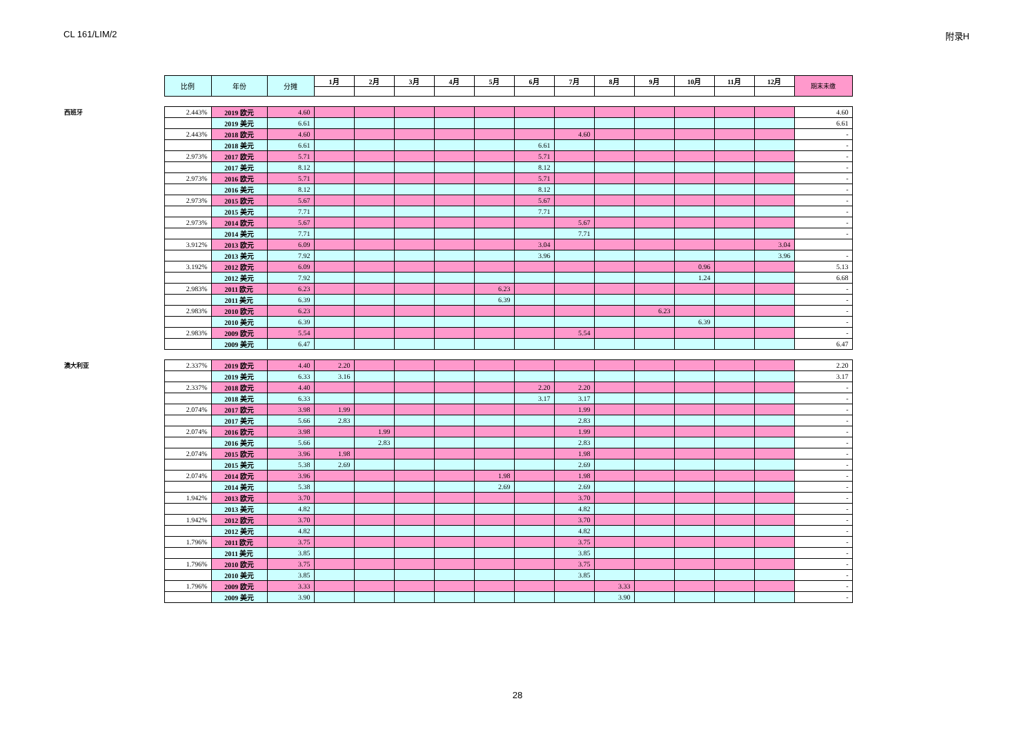CL 161/LIM/2 附录H
| | 比例 | 年份 | 分摊 | 1月 | 2月 | 3月 | 4月 | 5月 | 6月 | 7月 | 8月 | 9月 | 10月 | 11月 | 12月 | 期末未缴 |
| --- | --- | --- | --- | --- | --- | --- | --- | --- | --- | --- | --- | --- | --- | --- | --- | --- |
| 西班牙 | 2.443% | 2019 欧元 | 4.60 | | | | | | | | | | | | | 4.60 |
| | | 2019 美元 | 6.61 | | | | | | | | | | | | | 6.61 |
| | 2.443% | 2018 欧元 | 4.60 | | | | | | | 4.60 | | | | | | - |
| | | 2018 美元 | 6.61 | | | | | | 6.61 | | | | | | | - |
| | 2.973% | 2017 欧元 | 5.71 | | | | | | 5.71 | | | | | | | - |
| | | 2017 美元 | 8.12 | | | | | | 8.12 | | | | | | | - |
| | 2.973% | 2016 欧元 | 5.71 | | | | | | 5.71 | | | | | | | - |
| | | 2016 美元 | 8.12 | | | | | | 8.12 | | | | | | | - |
| | 2.973% | 2015 欧元 | 5.67 | | | | | | 5.67 | | | | | | | - |
| | | 2015 美元 | 7.71 | | | | | | 7.71 | | | | | | | - |
| | 2.973% | 2014 欧元 | 5.67 | | | | | | | 5.67 | | | | | | - |
| | | 2014 美元 | 7.71 | | | | | | | 7.71 | | | | | | - |
| | 3.912% | 2013 欧元 | 6.09 | | | | | | 3.04 | | | | | | 3.04 | |
| | | 2013 美元 | 7.92 | | | | | | 3.96 | | | | | | 3.96 | - |
| | 3.192% | 2012 欧元 | 6.09 | | | | | | | | | | 0.96 | | | 5.13 |
| | | 2012 美元 | 7.92 | | | | | | | | | | 1.24 | | | 6.68 |
| | 2.983% | 2011 欧元 | 6.23 | | | | | 6.23 | | | | | | | | - |
| | | 2011 美元 | 6.39 | | | | | 6.39 | | | | | | | | - |
| | 2.983% | 2010 欧元 | 6.23 | | | | | | | | | 6.23 | | | | - |
| | | 2010 美元 | 6.39 | | | | | | | | | | 6.39 | | | - |
| | 2.983% | 2009 欧元 | 5.54 | | | | | | | 5.54 | | | | | | - |
| | | 2009 美元 | 6.47 | | | | | | | | | | | | | 6.47 |
| 澳大利亚 | 2.337% | 2019 欧元 | 4.40 | 2.20 | | | | | | | | | | | | 2.20 |
| | | 2019 美元 | 6.33 | 3.16 | | | | | | | | | | | | 3.17 |
| | 2.337% | 2018 欧元 | 4.40 | | | | | | 2.20 | 2.20 | | | | | | - |
| | | 2018 美元 | 6.33 | | | | | | 3.17 | 3.17 | | | | | | - |
| | 2.074% | 2017 欧元 | 3.98 | 1.99 | | | | | | 1.99 | | | | | | - |
| | | 2017 美元 | 5.66 | 2.83 | | | | | | 2.83 | | | | | | - |
| | 2.074% | 2016 欧元 | 3.98 | | 1.99 | | | | | 1.99 | | | | | | - |
| | | 2016 美元 | 5.66 | | 2.83 | | | | | 2.83 | | | | | | - |
| | 2.074% | 2015 欧元 | 3.96 | 1.98 | | | | | | 1.98 | | | | | | - |
| | | 2015 美元 | 5.38 | 2.69 | | | | | | 2.69 | | | | | | - |
| | 2.074% | 2014 欧元 | 3.96 | | | | | 1.98 | | 1.98 | | | | | | - |
| | | 2014 美元 | 5.38 | | | | | 2.69 | | 2.69 | | | | | | - |
| | 1.942% | 2013 欧元 | 3.70 | | | | | | | 3.70 | | | | | | - |
| | | 2013 美元 | 4.82 | | | | | | | 4.82 | | | | | | - |
| | 1.942% | 2012 欧元 | 3.70 | | | | | | | 3.70 | | | | | | - |
| | | 2012 美元 | 4.82 | | | | | | | 4.82 | | | | | | - |
| | 1.796% | 2011 欧元 | 3.75 | | | | | | | 3.75 | | | | | | - |
| | | 2011 美元 | 3.85 | | | | | | | 3.85 | | | | | | - |
| | 1.796% | 2010 欧元 | 3.75 | | | | | | | 3.75 | | | | | | - |
| | | 2010 美元 | 3.85 | | | | | | | 3.85 | | | | | | - |
| | 1.796% | 2009 欧元 | 3.33 | | | | | | | | 3.33 | | | | | - |
| | | 2009 美元 | 3.90 | | | | | | | | 3.90 | | | | | - |
28